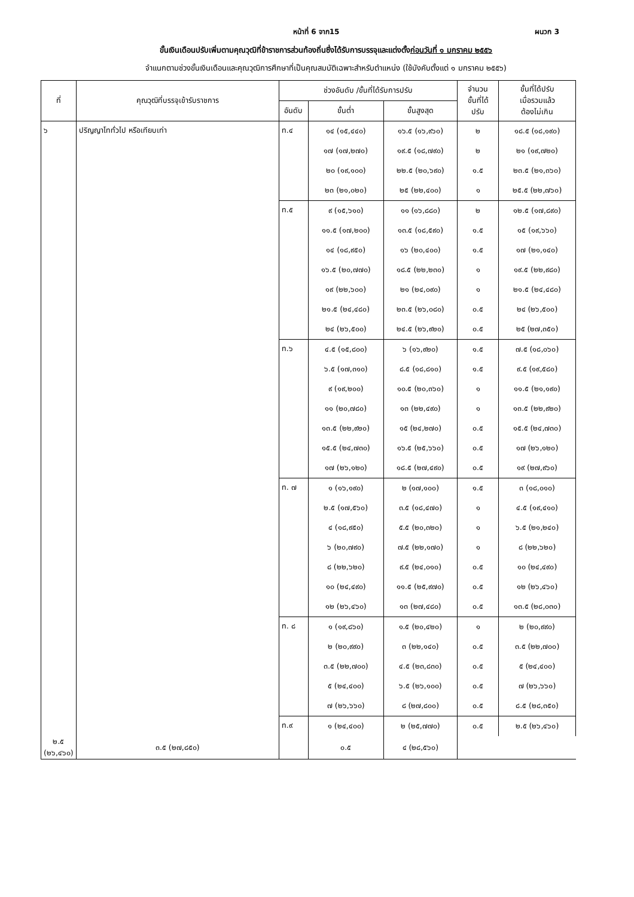หน้าที่ 6 จาก15 ผนวก 3
ขั้นเงินเดือนปรับเพิ่มตามคุณวุฒิที่ข้าราชการส่วนท้องถิ่นซึ่งได้รับการบรรจุและแต่งตั้งก่อนวันที่ ๑ มกราคม ๒๕๕๖
จำแนกตามช่วงขั้นเงินเดือนและคุณวุฒิการศึกษาที่เป็นคุณสมบัติเฉพาะสำหรับตำแหน่ง (ใช้บังคับตั้งแต่ ๑ มกราคม ๒๕๕๖)
| ที่ | คุณวุฒิที่บรรจุเข้ารับราชการ | ช่วงอันดับ /ขั้นที่ได้รับการปรับ | | | จำนวน ขั้นที่ได้ ปรับ | ขั้นที่ได้ปรับ เมื่อรวมแล้ว ต้องไม่เกิน |
| --- | --- | --- | --- | --- | --- | --- |
| | | อันดับ | ขั้นต่ำ | ขั้นสูงสุด | | |
| ๖ | ปริญญาโททั่วไป หรือเทียบเท่า | ท.๔ | ๑๔ (๑๕,๔๔๐) | ๑๖.๕ (๑๖,๙๖๐) | ๒ | ๑๘.๕ (๑๘,๑๙๐) |
| | | | ๑๗ (๑๗,๒๗๐) | ๑๙.๕ (๑๘,๗๙๐) | ๒ | ๒๑ (๑๙,๗๒๐) |
| | | | ๒๐ (๑๙,๑๐๐) | ๒๒.๕ (๒๐,๖๙๐) | ๑.๕ | ๒๓.๕ (๒๑,๓๖๐) |
| | | | ๒๓ (๒๑,๐๒๐) | ๒๕ (๒๒,๔๐๐) | ๑ | ๒๕.๕ (๒๒,๗๖๐) |
| | | ท.๕ | ๙ (๑๕,๖๑๐) | ๑๑ (๑๖,๘๘๐) | ๒ | ๑๒.๕ (๑๗,๘๙๐) |
| | | | ๑๑.๕ (๑๗,๒๐๐) | ๑๓.๕ (๑๘,๕๙๐) | ๑.๕ | ๑๕ (๑๙,๖๖๐) |
| | | | ๑๔ (๑๘,๙๕๐) | ๑๖ (๒๐,๔๐๐) | ๑.๕ | ๑๗ (๒๑,๑๔๐) |
| | | | ๑๖.๕ (๒๐,๗๗๐) | ๑๘.๕ (๒๒,๒๓๐) | ๑ | ๑๙.๕ (๒๒,๙๘๐) |
| | | | ๑๙ (๒๒,๖๐๐) | ๒๑ (๒๔,๐๙๐) | ๑ | ๒๑.๕ (๒๔,๔๘๐) |
| | | | ๒๑.๕ (๒๔,๔๘๐) | ๒๓.๕ (๒๖,๐๘๐) | ๐.๕ | ๒๔ (๒๖,๕๐๐) |
| | | | ๒๔ (๒๖,๕๐๐) | ๒๔.๕ (๒๖,๙๒๐) | ๐.๕ | ๒๕ (๒๗,๓๕๐) |
| | | ท.๖ | ๔.๕ (๑๕,๘๐๐) | ๖ (๑๖,๙๒๐) | ๑.๕ | ๗.๕ (๑๘,๐๖๐) |
| | | | ๖.๕ (๑๗,๓๑๐) | ๘.๕ (๑๘,๘๑๐) | ๑.๕ | ๙.๕ (๑๙,๕๘๐) |
| | | | ๙ (๑๙,๒๐๐) | ๑๐.๕ (๒๐,๓๖๐) | ๑ | ๑๑.๕ (๒๑,๑๙๐) |
| | | | ๑๑ (๒๐,๗๘๐) | ๑๓ (๒๒,๔๙๐) | ๑ | ๑๓.๕ (๒๒,๙๒๐) |
| | | | ๑๓.๕ (๒๒,๙๒๐) | ๑๕ (๒๔,๒๗๐) | ๐.๕ | ๑๕.๕ (๒๔,๗๓๐) |
| | | | ๑๕.๕ (๒๔,๗๓๐) | ๑๖.๕ (๒๕,๖๖๐) | ๐.๕ | ๑๗ (๒๖,๑๒๐) |
| | | | ๑๗ (๒๖,๑๒๐) | ๑๘.๕ (๒๗,๔๙๐) | ๐.๕ | ๑๙ (๒๗,๙๖๐) |
| | | ท. ๗ | ๑ (๑๖,๑๙๐) | ๒ (๑๗,๑๐๐) | ๑.๕ | ๓ (๑๘,๐๑๐) |
| | | | ๒.๕ (๑๗,๕๖๐) | ๓.๕ (๑๘,๔๗๐) | ๑ | ๔.๕ (๑๙,๔๑๐) |
| | | | ๔ (๑๘,๙๕๐) | ๕.๕ (๒๐,๓๒๐) | ๑ | ๖.๕ (๒๑,๒๔๐) |
| | | | ๖ (๒๐,๗๙๐) | ๗.๕ (๒๒,๑๗๐) | ๑ | ๘ (๒๒,๖๒๐) |
| | | | ๘ (๒๒,๖๒๐) | ๙.๕ (๒๔,๐๑๐) | ๐.๕ | ๑๐ (๒๔,๔๙๐) |
| | | | ๑๐ (๒๔,๔๙๐) | ๑๑.๕ (๒๕,๙๗๐) | ๐.๕ | ๑๒ (๒๖,๔๖๐) |
| | | | ๑๒ (๒๖,๔๖๐) | ๑๓ (๒๗,๔๘๐) | ๐.๕ | ๑๓.๕ (๒๘,๐๓๐) |
| | | ท. ๘ | ๑ (๑๙,๘๖๐) | ๑.๕ (๒๐,๔๒๐) | ๑ | ๒ (๒๐,๙๙๐) |
| | | | ๒ (๒๐,๙๙๐) | ๓ (๒๒,๑๔๐) | ๐.๕ | ๓.๕ (๒๒,๗๐๐) |
| | | | ๓.๕ (๒๒,๗๐๐) | ๔.๕ (๒๓,๘๓๐) | ๐.๕ | ๕ (๒๔,๔๐๐) |
| | | | ๕ (๒๔,๔๐๐) | ๖.๕ (๒๖,๑๐๐) | ๐.๕ | ๗ (๒๖,๖๖๐) |
| | | | ๗ (๒๖,๖๖๐) | ๘ (๒๗,๘๐๐) | ๐.๕ | ๘.๕ (๒๘,๓๕๐) |
| | | ท.๙ | ๑ (๒๔,๔๐๐) | ๒ (๒๕,๗๗๐) | ๐.๕ | ๒.๕ (๒๖,๔๖๐) |
| ๒.๕ (๒๖,๔๖๐) | ๓.๕ (๒๗,๘๕๐) | | ๐.๕ | ๔ (๒๘,๕๖๐) | | |